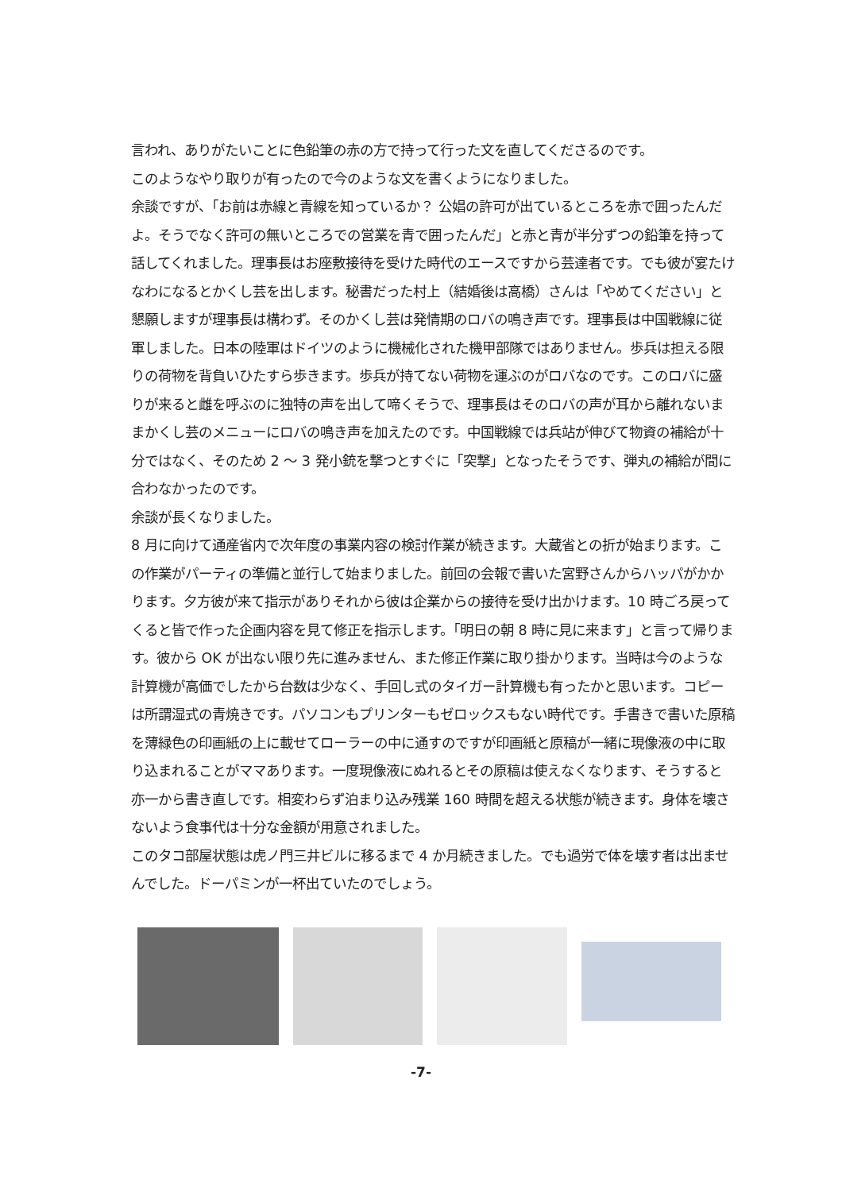言われ、ありがたいことに色鉛筆の赤の方で持って行った文を直してくださるのです。
このようなやり取りが有ったので今のような文を書くようになりました。
余談ですが、「お前は赤線と青線を知っているか？ 公娼の許可が出ているところを赤で囲ったんだよ。そうでなく許可の無いところでの営業を青で囲ったんだ」と赤と青が半分ずつの鉛筆を持って話してくれました。理事長はお座敷接待を受けた時代のエースですから芸達者です。でも彼が宴たけなわになるとかくし芸を出します。秘書だった村上（結婚後は高橋）さんは「やめてください」と懇願しますが理事長は構わず。そのかくし芸は発情期のロバの鳴き声です。理事長は中国戦線に従軍しました。日本の陸軍はドイツのように機械化された機甲部隊ではありません。歩兵は担える限りの荷物を背負いひたすら歩きます。歩兵が持てない荷物を運ぶのがロバなのです。このロバに盛りが来ると雌を呼ぶのに独特の声を出して啼くそうで、理事長はそのロバの声が耳から離れないままかくし芸のメニューにロバの鳴き声を加えたのです。中国戦線では兵站が伸びて物資の補給が十分ではなく、そのため 2 ～ 3 発小銃を撃つとすぐに「突撃」となったそうです、弾丸の補給が間に合わなかったのです。
余談が長くなりました。
8 月に向けて通産省内で次年度の事業内容の検討作業が続きます。大蔵省との折が始まります。この作業がパーティの準備と並行して始まりました。前回の会報で書いた宮野さんからハッパがかかります。夕方彼が来て指示がありそれから彼は企業からの接待を受け出かけます。10 時ごろ戻ってくると皆で作った企画内容を見て修正を指示します。「明日の朝 8 時に見に来ます」と言って帰ります。彼から OK が出ない限り先に進みません、また修正作業に取り掛かります。当時は今のような計算機が高価でしたから台数は少なく、手回し式のタイガー計算機も有ったかと思います。コピーは所謂湿式の青焼きです。パソコンもプリンターもゼロックスもない時代です。手書きで書いた原稿を薄緑色の印画紙の上に載せてローラーの中に通すのですが印画紙と原稿が一緒に現像液の中に取り込まれることがママあります。一度現像液にぬれるとその原稿は使えなくなります、そうすると亦一から書き直しです。相変わらず泊まり込み残業 160 時間を超える状態が続きます。身体を壊さないよう食事代は十分な金額が用意されました。
このタコ部屋状態は虎ノ門三井ビルに移るまで 4 か月続きました。でも過労で体を壊す者は出ませんでした。ドーパミンが一杯出ていたのでしょう。
-7-